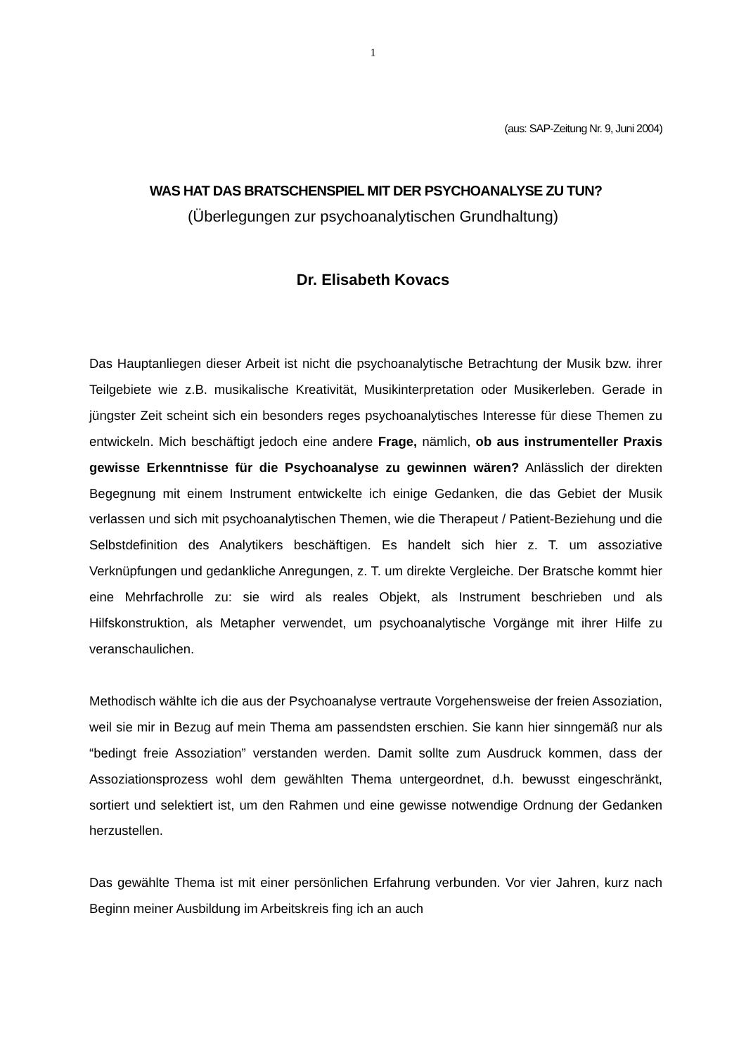1
(aus: SAP-Zeitung Nr. 9, Juni 2004)
WAS HAT DAS BRATSCHENSPIEL MIT DER PSYCHOANALYSE ZU TUN?
(Überlegungen zur psychoanalytischen Grundhaltung)
Dr. Elisabeth Kovacs
Das Hauptanliegen dieser Arbeit ist nicht die psychoanalytische Betrachtung der Musik bzw. ihrer Teilgebiete wie z.B. musikalische Kreativität, Musikinterpretation oder Musikerleben. Gerade in jüngster Zeit scheint sich ein besonders reges psychoanalytisches Interesse für diese Themen zu entwickeln. Mich beschäftigt jedoch eine andere Frage, nämlich, ob aus instrumenteller Praxis gewisse Erkenntnisse für die Psychoanalyse zu gewinnen wären? Anlässlich der direkten Begegnung mit einem Instrument entwickelte ich einige Gedanken, die das Gebiet der Musik verlassen und sich mit psychoanalytischen Themen, wie die Therapeut / Patient-Beziehung und die Selbstdefinition des Analytikers beschäftigen. Es handelt sich hier z. T. um assoziative Verknüpfungen und gedankliche Anregungen, z. T. um direkte Vergleiche. Der Bratsche kommt hier eine Mehrfachrolle zu: sie wird als reales Objekt, als Instrument beschrieben und als Hilfskonstruktion, als Metapher verwendet, um psychoanalytische Vorgänge mit ihrer Hilfe zu veranschaulichen.
Methodisch wählte ich die aus der Psychoanalyse vertraute Vorgehensweise der freien Assoziation, weil sie mir in Bezug auf mein Thema am passendsten erschien. Sie kann hier sinngemäß nur als “bedingt freie Assoziation” verstanden werden. Damit sollte zum Ausdruck kommen, dass der Assoziationsprozess wohl dem gewählten Thema untergeordnet, d.h. bewusst eingeschränkt, sortiert und selektiert ist, um den Rahmen und eine gewisse notwendige Ordnung der Gedanken herzustellen.
Das gewählte Thema ist mit einer persönlichen Erfahrung verbunden. Vor vier Jahren, kurz nach Beginn meiner Ausbildung im Arbeitskreis fing ich an auch